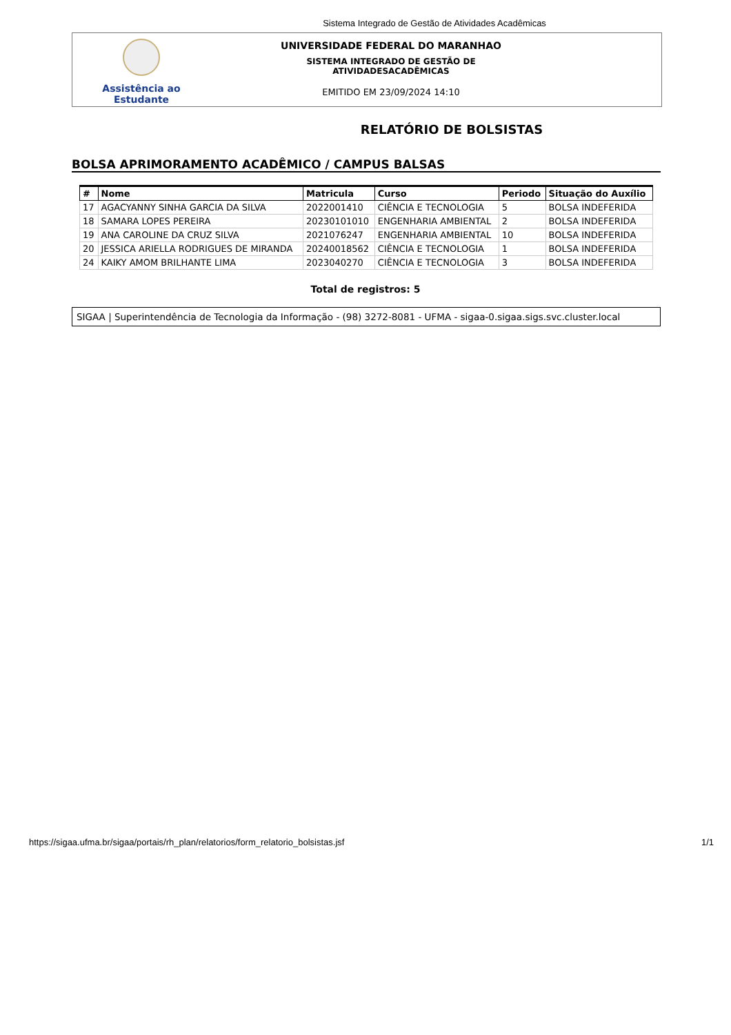Sistema Integrado de Gestão de Atividades Acadêmicas
Assistência ao
Estudante
UNIVERSIDADE FEDERAL DO MARANHAO
SISTEMA INTEGRADO DE GESTÃO DE
ATIVIDADESACADÊMICAS
EMITIDO EM 23/09/2024 14:10
RELATÓRIO DE BOLSISTAS
BOLSA APRIMORAMENTO ACADÊMICO / CAMPUS BALSAS
| # | Nome | Matricula | Curso | Periodo | Situação do Auxílio |
| --- | --- | --- | --- | --- | --- |
| 17 | AGACYANNY SINHA GARCIA DA SILVA | 2022001410 | CIÊNCIA E TECNOLOGIA | 5 | BOLSA INDEFERIDA |
| 18 | SAMARA LOPES PEREIRA | 20230101010 | ENGENHARIA AMBIENTAL | 2 | BOLSA INDEFERIDA |
| 19 | ANA CAROLINE DA CRUZ SILVA | 2021076247 | ENGENHARIA AMBIENTAL | 10 | BOLSA INDEFERIDA |
| 20 | JESSICA ARIELLA RODRIGUES DE MIRANDA | 20240018562 | CIÊNCIA E TECNOLOGIA | 1 | BOLSA INDEFERIDA |
| 24 | KAIKY AMOM BRILHANTE LIMA | 2023040270 | CIÊNCIA E TECNOLOGIA | 3 | BOLSA INDEFERIDA |
Total de registros: 5
SIGAA | Superintendência de Tecnologia da Informação - (98) 3272-8081 - UFMA - sigaa-0.sigaa.sigs.svc.cluster.local
https://sigaa.ufma.br/sigaa/portais/rh_plan/relatorios/form_relatorio_bolsistas.jsf 1/1